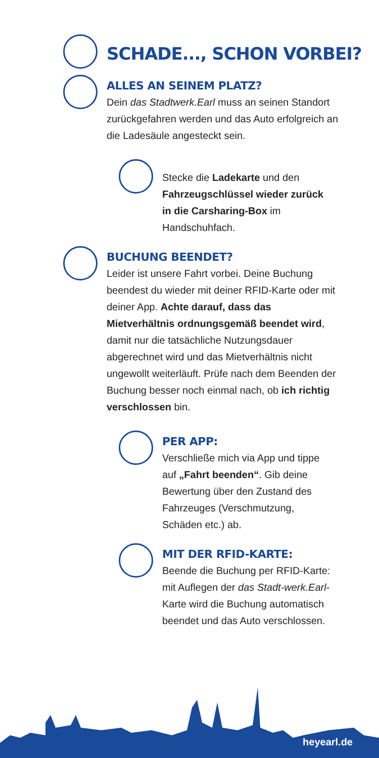SCHADE..., SCHON VORBEI?
ALLES AN SEINEM PLATZ?
Dein das Stadtwerk.Earl muss an seinen Standort zurückgefahren werden und das Auto erfolgreich an die Ladesäule angesteckt sein.
Stecke die Ladekarte und den Fahrzeugschlüssel wieder zurück in die Carsharing-Box im Handschuhfach.
BUCHUNG BEENDET?
Leider ist unsere Fahrt vorbei. Deine Buchung beendest du wieder mit deiner RFID-Karte oder mit deiner App. Achte darauf, dass das Mietverhältnis ordnungsgemäß beendet wird, damit nur die tatsächliche Nutzungsdauer abgerechnet wird und das Mietverhältnis nicht ungewollt weiterläuft. Prüfe nach dem Beenden der Buchung besser noch einmal nach, ob ich richtig verschlossen bin.
PER APP:
Verschließe mich via App und tippe auf „Fahrt beenden“. Gib deine Bewertung über den Zustand des Fahrzeuges (Verschmutzung, Schäden etc.) ab.
MIT DER RFID-KARTE:
Beende die Buchung per RFID-Karte: mit Auflegen der das Stadt-werk.Earl-Karte wird die Buchung automatisch beendet und das Auto verschlossen.
heyearl.de